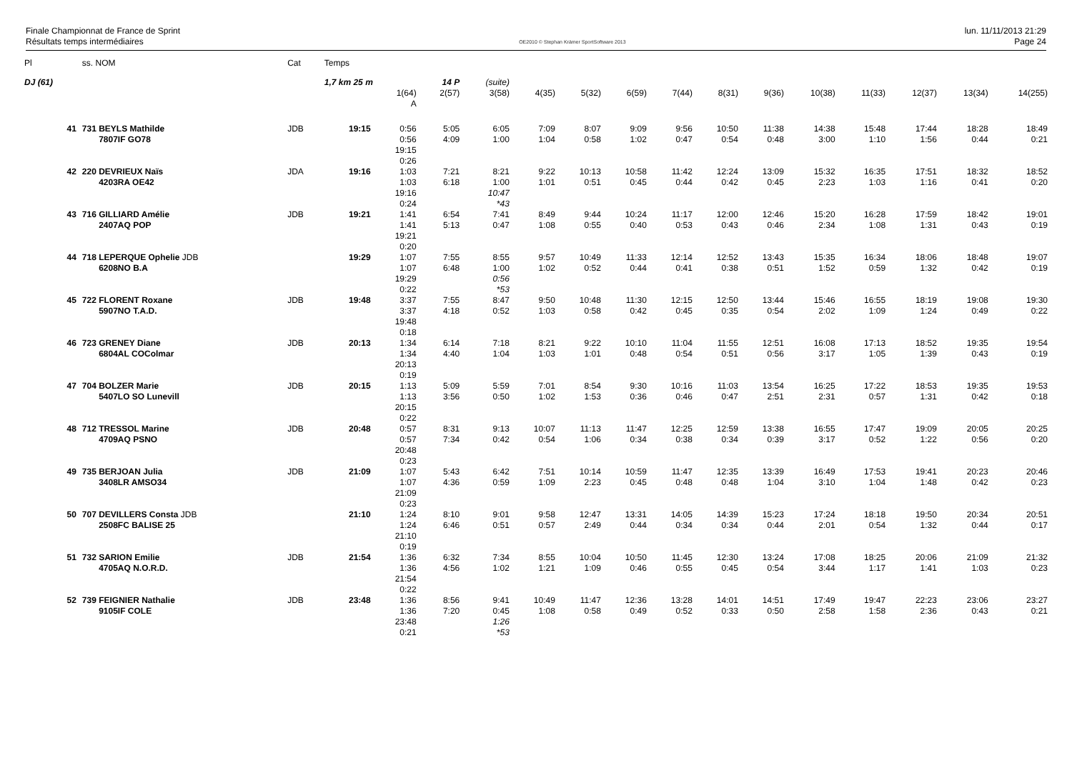Finale Championnat de France de Sprint
Résultats temps intermédiaires
OE2010 © Stephan Krämer SportSoftware 2013
lun. 11/11/2013 21:29
Page 24
| Pl | ss. NOM | Cat | Temps | | | | | | | | | | | | | | |
| DJ (61) | | | 1,7 km 25 m | | 14 P | (suite) | | | | | | | | | | | |
| | | | | 1(64) A | 2(57) | 3(58) | 4(35) | 5(32) | 6(59) | 7(44) | 8(31) | 9(36) | 10(38) | 11(33) | 12(37) | 13(34) | 14(255) |
| 41 | 731 BEYLS Mathilde 7807IF GO78 | JDB | 19:15 | 0:56 0:56 19:15 0:26 | 5:05 4:09 | 6:05 1:00 | 7:09 1:04 | 8:07 0:58 | 9:09 1:02 | 9:56 0:47 | 10:50 0:54 | 11:38 0:48 | 14:38 3:00 | 15:48 1:10 | 17:44 1:56 | 18:28 0:44 | 18:49 0:21 |
| 42 | 220 DEVRIEUX Naïs 4203RA OE42 | JDA | 19:16 | 1:03 1:03 19:16 0:24 | 7:21 6:18 | 8:21 1:00 10:47 *43 | 9:22 1:01 | 10:13 0:51 | 10:58 0:45 | 11:42 0:44 | 12:24 0:42 | 13:09 0:45 | 15:32 2:23 | 16:35 1:03 | 17:51 1:16 | 18:32 0:41 | 18:52 0:20 |
| 43 | 716 GILLIARD Amélie 2407AQ POP | JDB | 19:21 | 1:41 1:41 19:21 0:20 | 6:54 5:13 | 7:41 0:47 | 8:49 1:08 | 9:44 0:55 | 10:24 0:40 | 11:17 0:53 | 12:00 0:43 | 12:46 0:46 | 15:20 2:34 | 16:28 1:08 | 17:59 1:31 | 18:42 0:43 | 19:01 0:19 |
| 44 | 718 LEPERQUE Ophelie JDB 6208NO B.A | | 19:29 | 1:07 1:07 19:29 0:22 | 7:55 6:48 | 8:55 1:00 0:56 *53 | 9:57 1:02 | 10:49 0:52 | 11:33 0:44 | 12:14 0:41 | 12:52 0:38 | 13:43 0:51 | 15:35 1:52 | 16:34 0:59 | 18:06 1:32 | 18:48 0:42 | 19:07 0:19 |
| 45 | 722 FLORENT Roxane 5907NO T.A.D. | JDB | 19:48 | 3:37 3:37 19:48 0:18 | 7:55 4:18 | 8:47 0:52 | 9:50 1:03 | 10:48 0:58 | 11:30 0:42 | 12:15 0:45 | 12:50 0:35 | 13:44 0:54 | 15:46 2:02 | 16:55 1:09 | 18:19 1:24 | 19:08 0:49 | 19:30 0:22 |
| 46 | 723 GRENEY Diane 6804AL COColmar | JDB | 20:13 | 1:34 1:34 20:13 0:19 | 6:14 4:40 | 7:18 1:04 | 8:21 1:03 | 9:22 1:01 | 10:10 0:48 | 11:04 0:54 | 11:55 0:51 | 12:51 0:56 | 16:08 3:17 | 17:13 1:05 | 18:52 1:39 | 19:35 0:43 | 19:54 0:19 |
| 47 | 704 BOLZER Marie 5407LO SO Lunevill | JDB | 20:15 | 1:13 1:13 20:15 0:22 | 5:09 3:56 | 5:59 0:50 | 7:01 1:02 | 8:54 1:53 | 9:30 0:36 | 10:16 0:46 | 11:03 0:47 | 13:54 2:51 | 16:25 2:31 | 17:22 0:57 | 18:53 1:31 | 19:35 0:42 | 19:53 0:18 |
| 48 | 712 TRESSOL Marine 4709AQ PSNO | JDB | 20:48 | 0:57 0:57 20:48 0:23 | 8:31 7:34 | 9:13 0:42 | 10:07 0:54 | 11:13 1:06 | 11:47 0:34 | 12:25 0:38 | 12:59 0:34 | 13:38 0:39 | 16:55 3:17 | 17:47 0:52 | 19:09 1:22 | 20:05 0:56 | 20:25 0:20 |
| 49 | 735 BERJOAN Julia 3408LR AMSO34 | JDB | 21:09 | 1:07 1:07 21:09 0:23 | 5:43 4:36 | 6:42 0:59 | 7:51 1:09 | 10:14 2:23 | 10:59 0:45 | 11:47 0:48 | 12:35 0:48 | 13:39 1:04 | 16:49 3:10 | 17:53 1:04 | 19:41 1:48 | 20:23 0:42 | 20:46 0:23 |
| 50 | 707 DEVILLERS Consta JDB 2508FC BALISE 25 | | 21:10 | 1:24 1:24 21:10 0:19 | 8:10 6:46 | 9:01 0:51 | 9:58 0:57 | 12:47 2:49 | 13:31 0:44 | 14:05 0:34 | 14:39 0:34 | 15:23 0:44 | 17:24 2:01 | 18:18 0:54 | 19:50 1:32 | 20:34 0:44 | 20:51 0:17 |
| 51 | 732 SARION Emilie 4705AQ N.O.R.D. | JDB | 21:54 | 1:36 1:36 21:54 0:22 | 6:32 4:56 | 7:34 1:02 | 8:55 1:21 | 10:04 1:09 | 10:50 0:46 | 11:45 0:55 | 12:30 0:45 | 13:24 0:54 | 17:08 3:44 | 18:25 1:17 | 20:06 1:41 | 21:09 1:03 | 21:32 0:23 |
| 52 | 739 FEIGNIER Nathalie 9105IF COLE | JDB | 23:48 | 1:36 1:36 23:48 0:21 | 8:56 7:20 | 9:41 0:45 1:26 *53 | 10:49 1:08 | 11:47 0:58 | 12:36 0:49 | 13:28 0:52 | 14:01 0:33 | 14:51 0:50 | 17:49 2:58 | 19:47 1:58 | 22:23 2:36 | 23:06 0:43 | 23:27 0:21 |